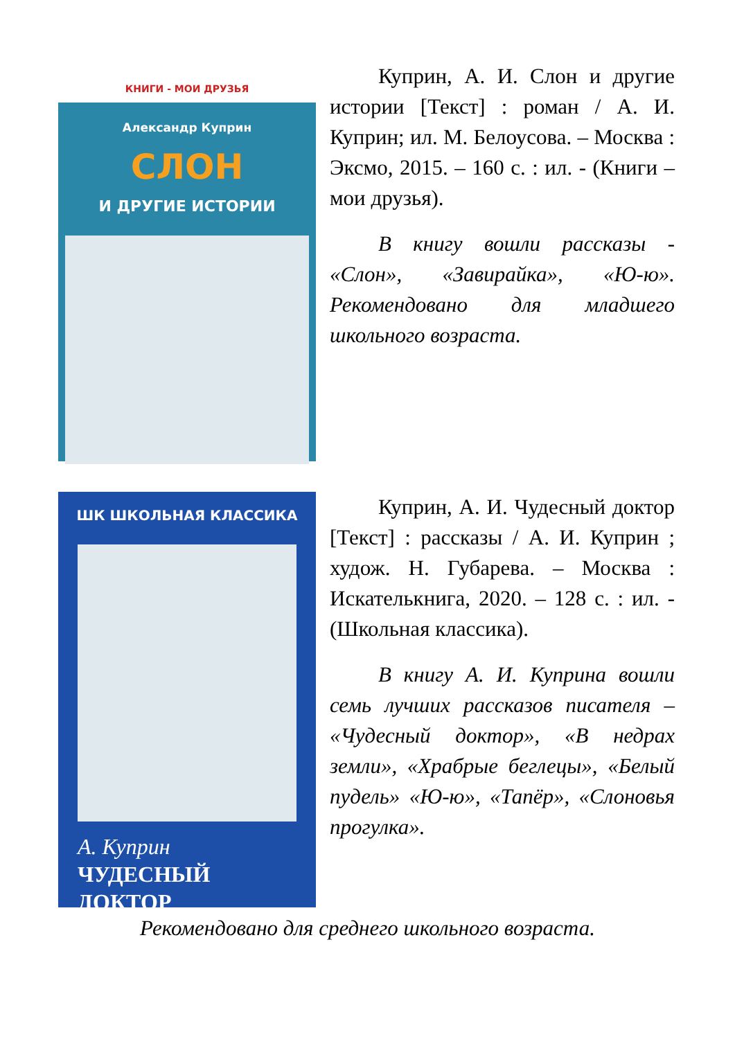КНИГИ - МОИ ДРУЗЬЯ
Александр Куприн
СЛОН
И ДРУГИЕ ИСТОРИИ
Куприн, А. И. Слон и другие истории [Текст] : роман / А. И. Куприн; ил. М. Белоусова. – Москва : Эксмо, 2015. – 160 с. : ил. - (Книги – мои друзья).
В книгу вошли рассказы - «Слон», «Завирайка», «Ю-ю». Рекомендовано для младшего школьного возраста.
ШК ШКОЛЬНАЯ КЛАССИКА
А. Куприн
ЧУДЕСНЫЙ
ДОКТОР
Куприн, А. И. Чудесный доктор [Текст] : рассказы / А. И. Куприн ; худож. Н. Губарева. – Москва : Искателькнига, 2020. – 128 с. : ил. - (Школьная классика).
В книгу А. И. Куприна вошли семь лучших рассказов писателя – «Чудесный доктор», «В недрах земли», «Храбрые беглецы», «Белый пудель» «Ю-ю», «Тапёр», «Слоновья прогулка».
Рекомендовано для среднего школьного возраста.